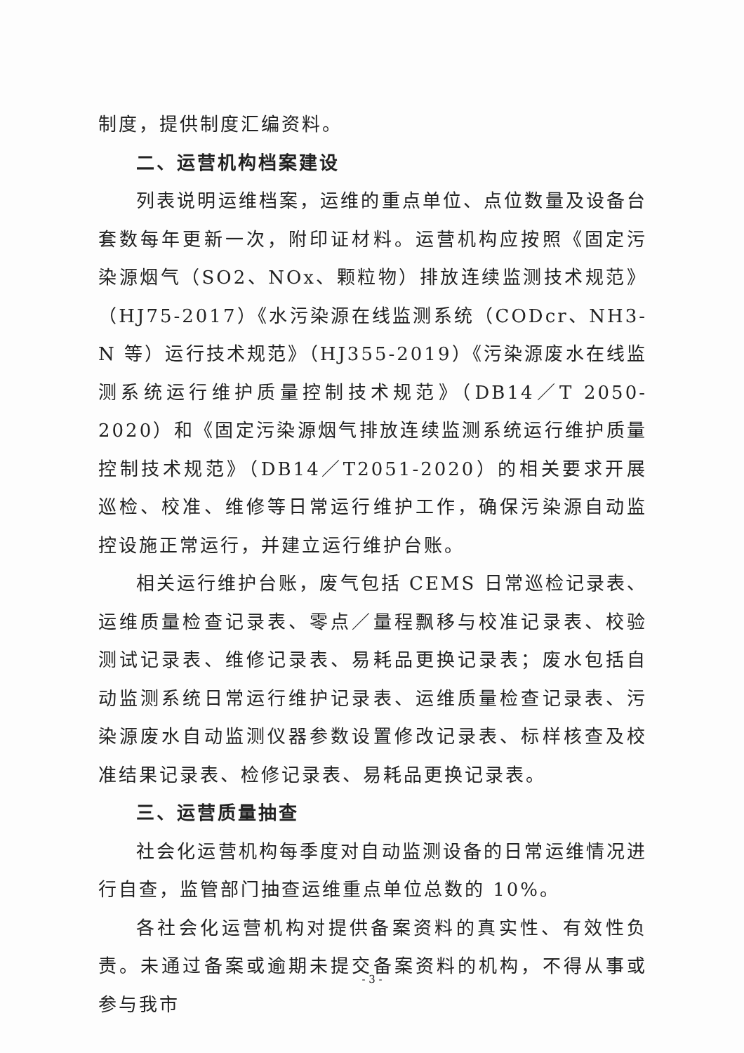制度，提供制度汇编资料。
二、运营机构档案建设
列表说明运维档案，运维的重点单位、点位数量及设备台套数每年更新一次，附印证材料。运营机构应按照《固定污染源烟气（SO2、NOx、颗粒物）排放连续监测技术规范》（HJ75-2017）《水污染源在线监测系统（CODcr、NH3-N 等）运行技术规范》（HJ355-2019）《污染源废水在线监测系统运行维护质量控制技术规范》（DB14／T 2050-2020）和《固定污染源烟气排放连续监测系统运行维护质量控制技术规范》（DB14／T2051-2020）的相关要求开展巡检、校准、维修等日常运行维护工作，确保污染源自动监控设施正常运行，并建立运行维护台账。
相关运行维护台账，废气包括 CEMS 日常巡检记录表、运维质量检查记录表、零点／量程飘移与校准记录表、校验测试记录表、维修记录表、易耗品更换记录表；废水包括自动监测系统日常运行维护记录表、运维质量检查记录表、污染源废水自动监测仪器参数设置修改记录表、标样核查及校准结果记录表、检修记录表、易耗品更换记录表。
三、运营质量抽查
社会化运营机构每季度对自动监测设备的日常运维情况进行自查，监管部门抽查运维重点单位总数的 10%。
各社会化运营机构对提供备案资料的真实性、有效性负责。未通过备案或逾期未提交备案资料的机构，不得从事或参与我市
- 3 -